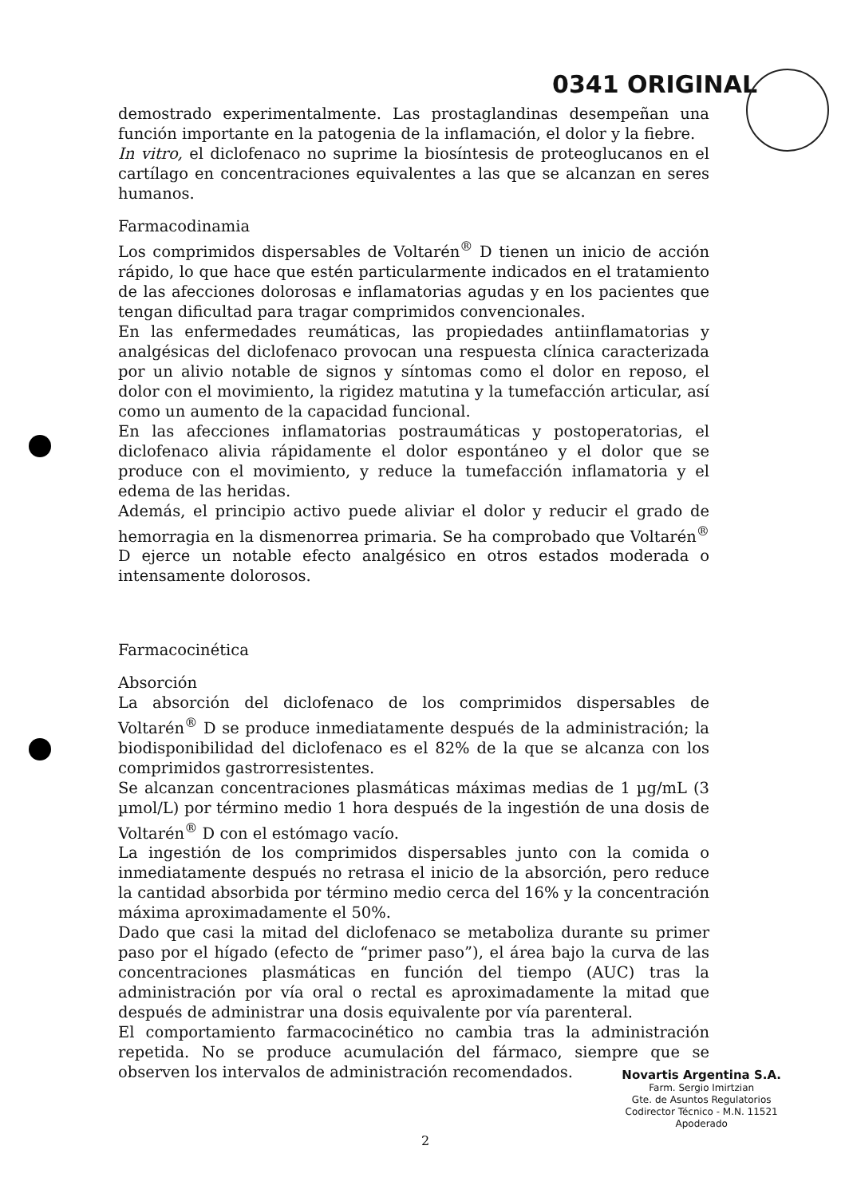0341 ORIGINAL
demostrado experimentalmente. Las prostaglandinas desempeñan una función importante en la patogenia de la inflamación, el dolor y la fiebre.
In vitro, el diclofenaco no suprime la biosíntesis de proteoglucanos en el cartílago en concentraciones equivalentes a las que se alcanzan en seres humanos.
Farmacodinamia
Los comprimidos dispersables de Voltarén<sup>®</sup> D tienen un inicio de acción rápido, lo que hace que estén particularmente indicados en el tratamiento de las afecciones dolorosas e inflamatorias agudas y en los pacientes que tengan dificultad para tragar comprimidos convencionales.
En las enfermedades reumáticas, las propiedades antiinflamatorias y analgésicas del diclofenaco provocan una respuesta clínica caracterizada por un alivio notable de signos y síntomas como el dolor en reposo, el dolor con el movimiento, la rigidez matutina y la tumefacción articular, así como un aumento de la capacidad funcional.
En las afecciones inflamatorias postraumáticas y postoperatorias, el diclofenaco alivia rápidamente el dolor espontáneo y el dolor que se produce con el movimiento, y reduce la tumefacción inflamatoria y el edema de las heridas.
Además, el principio activo puede aliviar el dolor y reducir el grado de hemorragia en la dismenorrea primaria. Se ha comprobado que Voltarén<sup>®</sup> D ejerce un notable efecto analgésico en otros estados moderada o intensamente dolorosos.
Farmacocinética
Absorción
La absorción del diclofenaco de los comprimidos dispersables de Voltarén<sup>®</sup> D se produce inmediatamente después de la administración; la biodisponibilidad del diclofenaco es el 82% de la que se alcanza con los comprimidos gastrorresistentes.
Se alcanzan concentraciones plasmáticas máximas medias de 1 µg/mL (3 µmol/L) por término medio 1 hora después de la ingestión de una dosis de Voltarén<sup>®</sup> D con el estómago vacío.
La ingestión de los comprimidos dispersables junto con la comida o inmediatamente después no retrasa el inicio de la absorción, pero reduce la cantidad absorbida por término medio cerca del 16% y la concentración máxima aproximadamente el 50%.
Dado que casi la mitad del diclofenaco se metaboliza durante su primer paso por el hígado (efecto de “primer paso”), el área bajo la curva de las concentraciones plasmáticas en función del tiempo (AUC) tras la administración por vía oral o rectal es aproximadamente la mitad que después de administrar una dosis equivalente por vía parenteral.
El comportamiento farmacocinético no cambia tras la administración repetida. No se produce acumulación del fármaco, siempre que se observen los intervalos de administración recomendados.
Novartis Argentina S.A.
Farm. Sergio Imirtzian
Gte. de Asuntos Regulatorios
Codirector Técnico - M.N. 11521
Apoderado
2